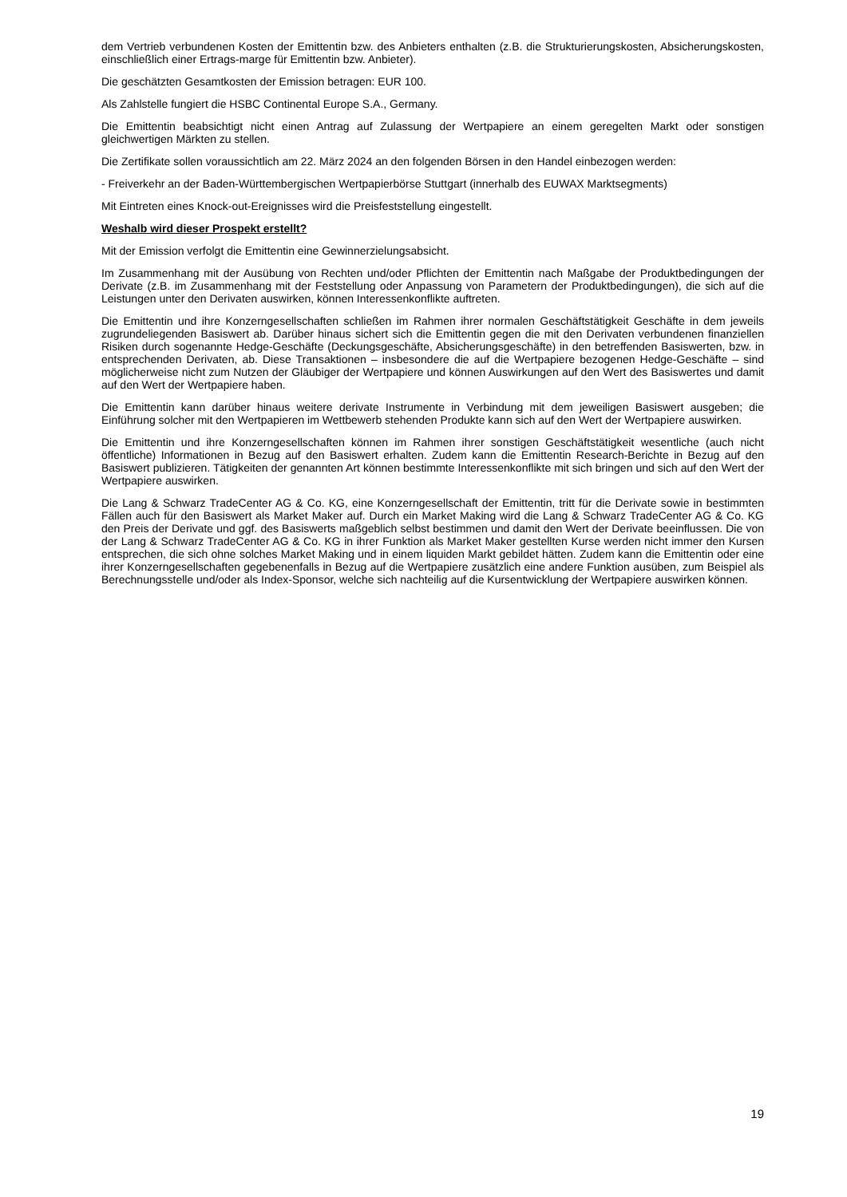dem Vertrieb verbundenen Kosten der Emittentin bzw. des Anbieters enthalten (z.B. die Strukturierungskosten, Absicherungskosten, einschließlich einer Ertrags-marge für Emittentin bzw. Anbieter).
Die geschätzten Gesamtkosten der Emission betragen: EUR 100.
Als Zahlstelle fungiert die HSBC Continental Europe S.A., Germany.
Die Emittentin beabsichtigt nicht einen Antrag auf Zulassung der Wertpapiere an einem geregelten Markt oder sonstigen gleichwertigen Märkten zu stellen.
Die Zertifikate sollen voraussichtlich am 22. März 2024 an den folgenden Börsen in den Handel einbezogen werden:
- Freiverkehr an der Baden-Württembergischen Wertpapierbörse Stuttgart (innerhalb des EUWAX Marktsegments)
Mit Eintreten eines Knock-out-Ereignisses wird die Preisfeststellung eingestellt.
Weshalb wird dieser Prospekt erstellt?
Mit der Emission verfolgt die Emittentin eine Gewinnerzielungsabsicht.
Im Zusammenhang mit der Ausübung von Rechten und/oder Pflichten der Emittentin nach Maßgabe der Produktbedingungen der Derivate (z.B. im Zusammenhang mit der Feststellung oder Anpassung von Parametern der Produktbedingungen), die sich auf die Leistungen unter den Derivaten auswirken, können Interessenkonflikte auftreten.
Die Emittentin und ihre Konzerngesellschaften schließen im Rahmen ihrer normalen Geschäftstätigkeit Geschäfte in dem jeweils zugrundeliegenden Basiswert ab. Darüber hinaus sichert sich die Emittentin gegen die mit den Derivaten verbundenen finanziellen Risiken durch sogenannte Hedge-Geschäfte (Deckungsgeschäfte, Absicherungsgeschäfte) in den betreffenden Basiswerten, bzw. in entsprechenden Derivaten, ab. Diese Transaktionen – insbesondere die auf die Wertpapiere bezogenen Hedge-Geschäfte – sind möglicherweise nicht zum Nutzen der Gläubiger der Wertpapiere und können Auswirkungen auf den Wert des Basiswertes und damit auf den Wert der Wertpapiere haben.
Die Emittentin kann darüber hinaus weitere derivate Instrumente in Verbindung mit dem jeweiligen Basiswert ausgeben; die Einführung solcher mit den Wertpapieren im Wettbewerb stehenden Produkte kann sich auf den Wert der Wertpapiere auswirken.
Die Emittentin und ihre Konzerngesellschaften können im Rahmen ihrer sonstigen Geschäftstätigkeit wesentliche (auch nicht öffentliche) Informationen in Bezug auf den Basiswert erhalten. Zudem kann die Emittentin Research-Berichte in Bezug auf den Basiswert publizieren. Tätigkeiten der genannten Art können bestimmte Interessenkonflikte mit sich bringen und sich auf den Wert der Wertpapiere auswirken.
Die Lang & Schwarz TradeCenter AG & Co. KG, eine Konzerngesellschaft der Emittentin, tritt für die Derivate sowie in bestimmten Fällen auch für den Basiswert als Market Maker auf. Durch ein Market Making wird die Lang & Schwarz TradeCenter AG & Co. KG den Preis der Derivate und ggf. des Basiswerts maßgeblich selbst bestimmen und damit den Wert der Derivate beeinflussen. Die von der Lang & Schwarz TradeCenter AG & Co. KG in ihrer Funktion als Market Maker gestellten Kurse werden nicht immer den Kursen entsprechen, die sich ohne solches Market Making und in einem liquiden Markt gebildet hätten. Zudem kann die Emittentin oder eine ihrer Konzerngesellschaften gegebenenfalls in Bezug auf die Wertpapiere zusätzlich eine andere Funktion ausüben, zum Beispiel als Berechnungsstelle und/oder als Index-Sponsor, welche sich nachteilig auf die Kursentwicklung der Wertpapiere auswirken können.
19